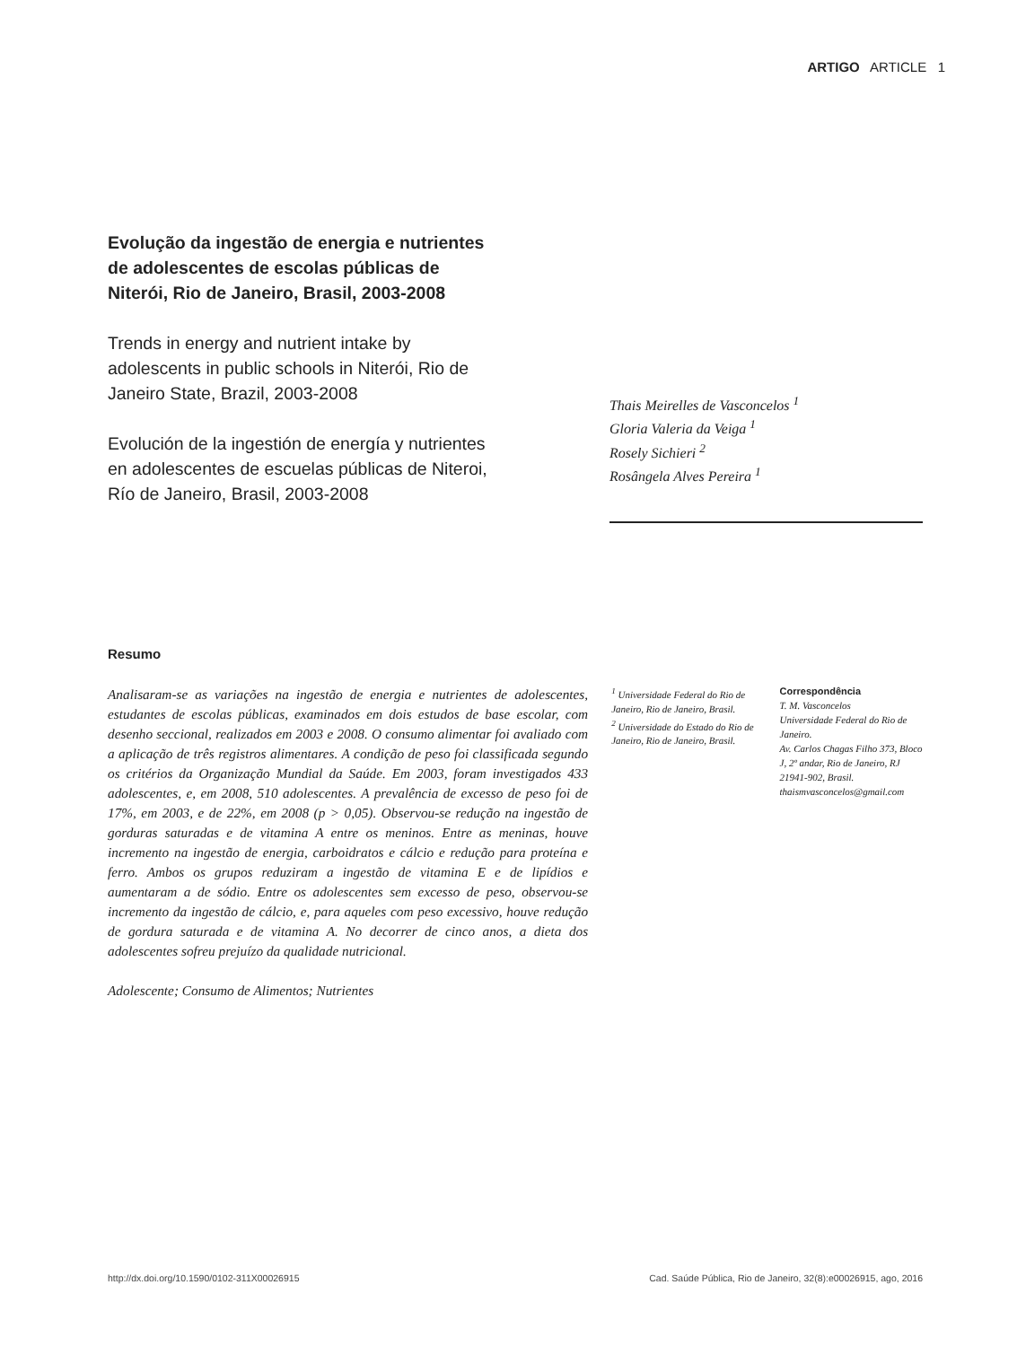ARTIGO ARTICLE 1
Evolução da ingestão de energia e nutrientes de adolescentes de escolas públicas de Niterói, Rio de Janeiro, Brasil, 2003-2008
Trends in energy and nutrient intake by adolescents in public schools in Niterói, Rio de Janeiro State, Brazil, 2003-2008
Evolución de la ingestión de energía y nutrientes en adolescentes de escuelas públicas de Niteroi, Río de Janeiro, Brasil, 2003-2008
Thais Meirelles de Vasconcelos <sup>1</sup>
Gloria Valeria da Veiga <sup>1</sup>
Rosely Sichieri <sup>2</sup>
Rosângela Alves Pereira <sup>1</sup>
Resumo
Analisaram-se as variações na ingestão de energia e nutrientes de adolescentes, estudantes de escolas públicas, examinados em dois estudos de base escolar, com desenho seccional, realizados em 2003 e 2008. O consumo alimentar foi avaliado com a aplicação de três registros alimentares. A condição de peso foi classificada segundo os critérios da Organização Mundial da Saúde. Em 2003, foram investigados 433 adolescentes, e, em 2008, 510 adolescentes. A prevalência de excesso de peso foi de 17%, em 2003, e de 22%, em 2008 (p > 0,05). Observou-se redução na ingestão de gorduras saturadas e de vitamina A entre os meninos. Entre as meninas, houve incremento na ingestão de energia, carboidratos e cálcio e redução para proteína e ferro. Ambos os grupos reduziram a ingestão de vitamina E e de lipídios e aumentaram a de sódio. Entre os adolescentes sem excesso de peso, observou-se incremento da ingestão de cálcio, e, para aqueles com peso excessivo, houve redução de gordura saturada e de vitamina A. No decorrer de cinco anos, a dieta dos adolescentes sofreu prejuízo da qualidade nutricional.
Adolescente; Consumo de Alimentos; Nutrientes
<sup>1</sup> Universidade Federal do Rio de Janeiro, Rio de Janeiro, Brasil.
<sup>2</sup> Universidade do Estado do Rio de Janeiro, Rio de Janeiro, Brasil.
Correspondência
T. M. Vasconcelos
Universidade Federal do Rio de Janeiro.
Av. Carlos Chagas Filho 373, Bloco J, 2º andar, Rio de Janeiro, RJ 21941-902, Brasil.
thaismvasconcelos@gmail.com
http://dx.doi.org/10.1590/0102-311X00026915 Cad. Saúde Pública, Rio de Janeiro, 32(8):e00026915, ago, 2016